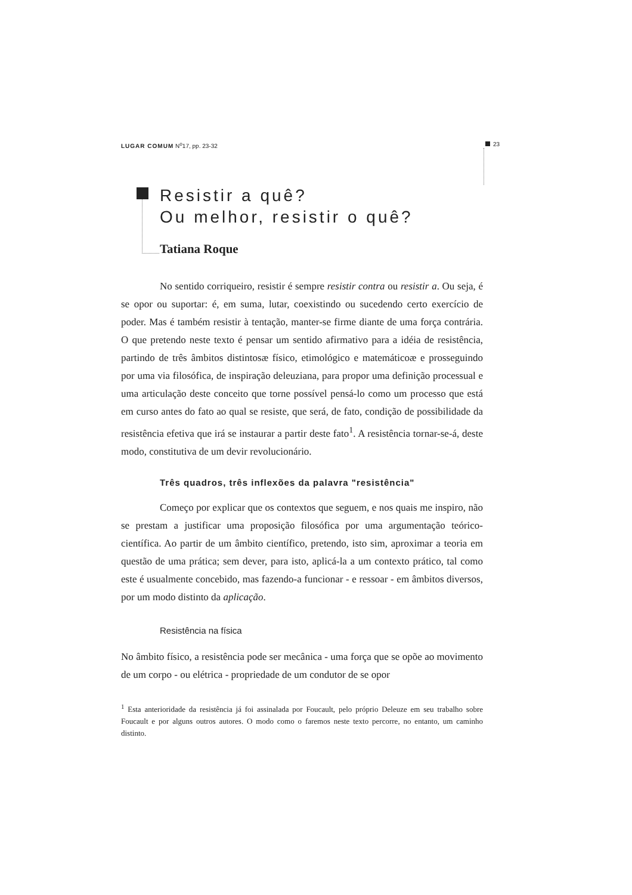LUGAR COMUM N<sup>o</sup>17, pp. 23-32 23
Resistir a quê?
Ou melhor, resistir o quê?
Tatiana Roque
No sentido corriqueiro, resistir é sempre resistir contra ou resistir a. Ou seja, é se opor ou suportar: é, em suma, lutar, coexistindo ou sucedendo certo exercício de poder. Mas é também resistir à tentação, manter-se firme diante de uma força contrária. O que pretendo neste texto é pensar um sentido afirmativo para a idéia de resistência, partindo de três âmbitos distintosæ físico, etimológico e matemáticoæ e prosseguindo por uma via filosófica, de inspiração deleuziana, para propor uma definição processual e uma articulação deste conceito que torne possível pensá-lo como um processo que está em curso antes do fato ao qual se resiste, que será, de fato, condição de possibilidade da resistência efetiva que irá se instaurar a partir deste fato<sup>1</sup>. A resistência tornar-se-á, deste modo, constitutiva de um devir revolucionário.
Três quadros, três inflexões da palavra "resistência"
Começo por explicar que os contextos que seguem, e nos quais me inspiro, não se prestam a justificar uma proposição filosófica por uma argumentação teórico-científica. Ao partir de um âmbito científico, pretendo, isto sim, aproximar a teoria em questão de uma prática; sem dever, para isto, aplicá-la a um contexto prático, tal como este é usualmente concebido, mas fazendo-a funcionar - e ressoar - em âmbitos diversos, por um modo distinto da aplicação.
Resistência na física
No âmbito físico, a resistência pode ser mecânica - uma força que se opõe ao movimento de um corpo - ou elétrica - propriedade de um condutor de se opor
<sup>1</sup> Esta anterioridade da resistência já foi assinalada por Foucault, pelo próprio Deleuze em seu trabalho sobre Foucault e por alguns outros autores. O modo como o faremos neste texto percorre, no entanto, um caminho distinto.